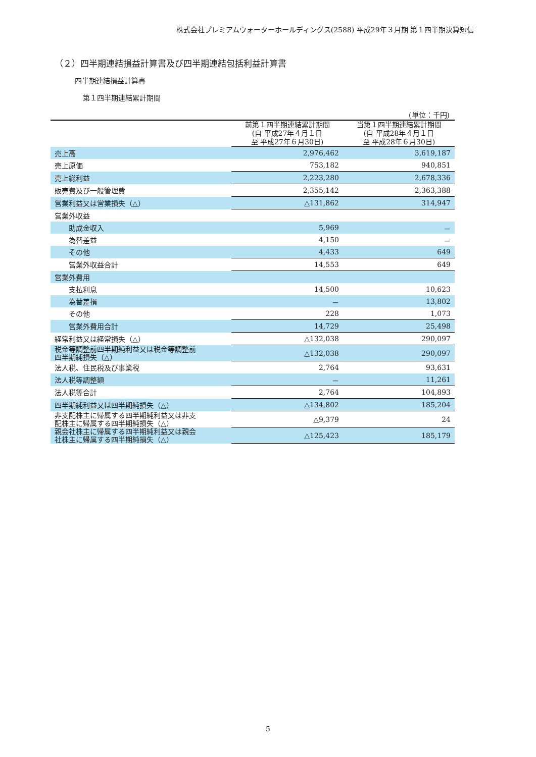株式会社プレミアムウォーターホールディングス(2588) 平成29年３月期 第１四半期決算短信
（２）四半期連結損益計算書及び四半期連結包括利益計算書
四半期連結損益計算書
第１四半期連結累計期間
(単位：千円)
| | 前第１四半期連結累計期間 (自 平成27年４月１日 至 平成27年６月30日) | 当第１四半期連結累計期間 (自 平成28年４月１日 至 平成28年６月30日) |
| --- | --- | --- |
| 売上高 | 2,976,462 | 3,619,187 |
| 売上原価 | 753,182 | 940,851 |
| 売上総利益 | 2,223,280 | 2,678,336 |
| 販売費及び一般管理費 | 2,355,142 | 2,363,388 |
| 営業利益又は営業損失（△） | △131,862 | 314,947 |
| 営業外収益 | | |
| 助成金収入 | 5,969 | － |
| 為替差益 | 4,150 | － |
| その他 | 4,433 | 649 |
| 営業外収益合計 | 14,553 | 649 |
| 営業外費用 | | |
| 支払利息 | 14,500 | 10,623 |
| 為替差損 | － | 13,802 |
| その他 | 228 | 1,073 |
| 営業外費用合計 | 14,729 | 25,498 |
| 経常利益又は経常損失（△） | △132,038 | 290,097 |
| 税金等調整前四半期純利益又は税金等調整前 四半期純損失（△） | △132,038 | 290,097 |
| 法人税、住民税及び事業税 | 2,764 | 93,631 |
| 法人税等調整額 | － | 11,261 |
| 法人税等合計 | 2,764 | 104,893 |
| 四半期純利益又は四半期純損失（△） | △134,802 | 185,204 |
| 非支配株主に帰属する四半期純利益又は非支 配株主に帰属する四半期純損失（△） | △9,379 | 24 |
| 親会社株主に帰属する四半期純利益又は親会 社株主に帰属する四半期純損失（△） | △125,423 | 185,179 |
5